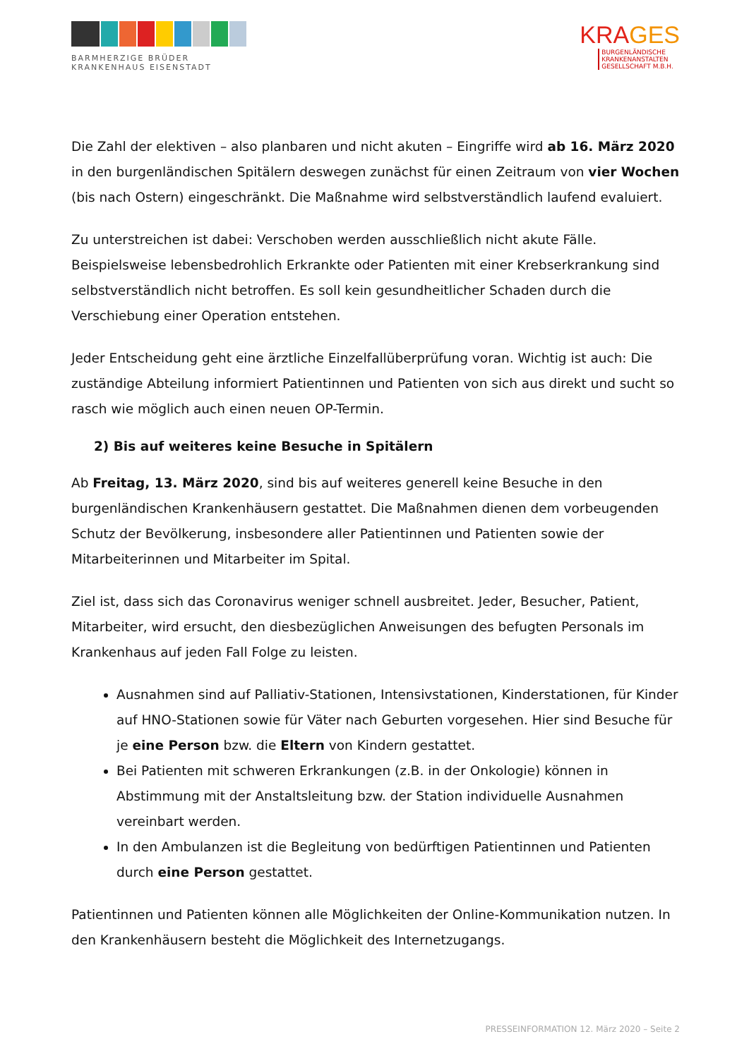BARMHERZIGE BRÜDER
KRANKENHAUS EISENSTADT
KRAGES
BURGENLÄNDISCHE
KRANKENANSTALTEN
GESELLSCHAFT M.B.H.
Die Zahl der elektiven – also planbaren und nicht akuten – Eingriffe wird ab 16. März 2020 in den burgenländischen Spitälern deswegen zunächst für einen Zeitraum von vier Wochen (bis nach Ostern) eingeschränkt. Die Maßnahme wird selbstverständlich laufend evaluiert.
Zu unterstreichen ist dabei: Verschoben werden ausschließlich nicht akute Fälle. Beispielsweise lebensbedrohlich Erkrankte oder Patienten mit einer Krebserkrankung sind selbstverständlich nicht betroffen. Es soll kein gesundheitlicher Schaden durch die Verschiebung einer Operation entstehen.
Jeder Entscheidung geht eine ärztliche Einzelfallüberprüfung voran. Wichtig ist auch: Die zuständige Abteilung informiert Patientinnen und Patienten von sich aus direkt und sucht so rasch wie möglich auch einen neuen OP-Termin.
2) Bis auf weiteres keine Besuche in Spitälern
Ab Freitag, 13. März 2020, sind bis auf weiteres generell keine Besuche in den burgenländischen Krankenhäusern gestattet. Die Maßnahmen dienen dem vorbeugenden Schutz der Bevölkerung, insbesondere aller Patientinnen und Patienten sowie der Mitarbeiterinnen und Mitarbeiter im Spital.
Ziel ist, dass sich das Coronavirus weniger schnell ausbreitet. Jeder, Besucher, Patient, Mitarbeiter, wird ersucht, den diesbezüglichen Anweisungen des befugten Personals im Krankenhaus auf jeden Fall Folge zu leisten.
Ausnahmen sind auf Palliativ-Stationen, Intensivstationen, Kinderstationen, für Kinder auf HNO-Stationen sowie für Väter nach Geburten vorgesehen. Hier sind Besuche für je eine Person bzw. die Eltern von Kindern gestattet.
Bei Patienten mit schweren Erkrankungen (z.B. in der Onkologie) können in Abstimmung mit der Anstaltsleitung bzw. der Station individuelle Ausnahmen vereinbart werden.
In den Ambulanzen ist die Begleitung von bedürftigen Patientinnen und Patienten durch eine Person gestattet.
Patientinnen und Patienten können alle Möglichkeiten der Online-Kommunikation nutzen. In den Krankenhäusern besteht die Möglichkeit des Internetzugangs.
PRESSEINFORMATION 12. März 2020 – Seite 2